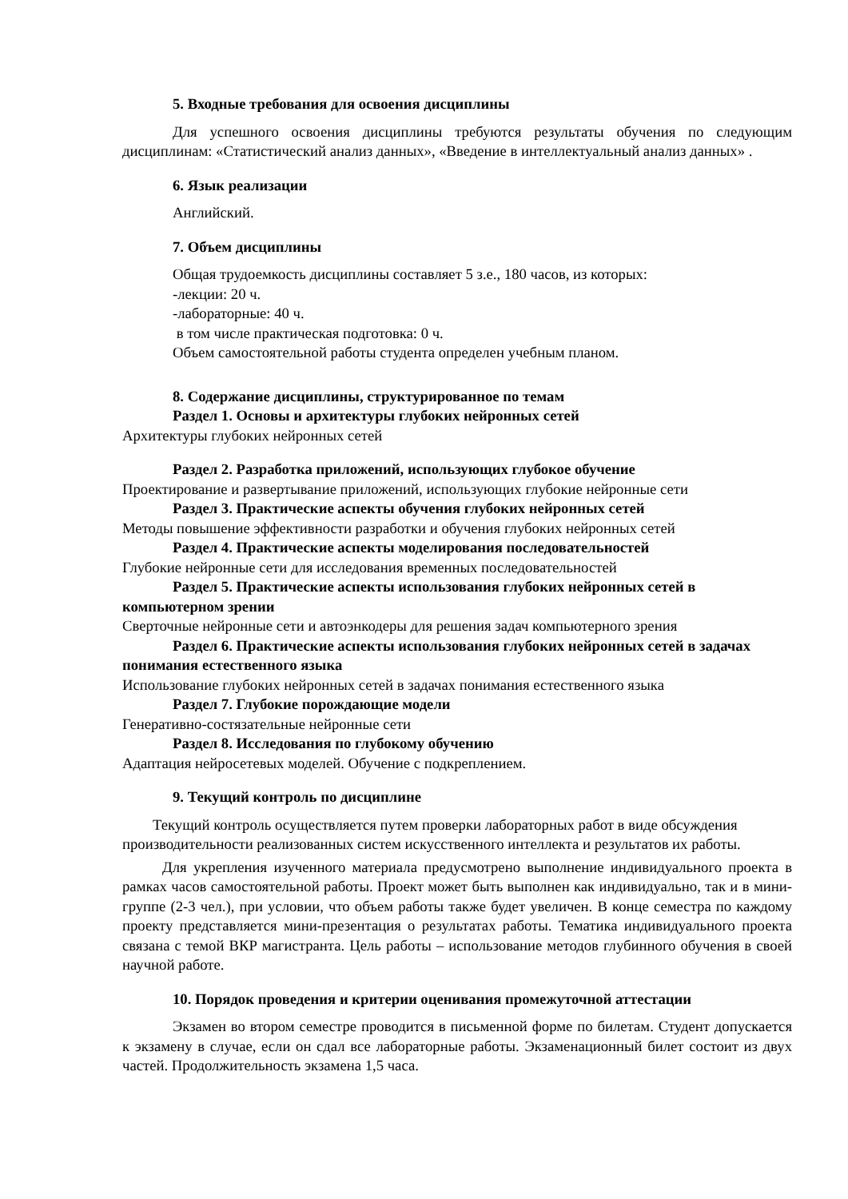5. Входные требования для освоения дисциплины
Для успешного освоения дисциплины требуются результаты обучения по следующим дисциплинам: «Статистический анализ данных», «Введение в интеллектуальный анализ данных» .
6. Язык реализации
Английский.
7. Объем дисциплины
Общая трудоемкость дисциплины составляет 5 з.е., 180 часов, из которых:
-лекции: 20 ч.
-лабораторные: 40 ч.
в том числе практическая подготовка: 0 ч.
Объем самостоятельной работы студента определен учебным планом.
8. Содержание дисциплины, структурированное по темам
Раздел 1. Основы и архитектуры глубоких нейронных сетей
Архитектуры глубоких нейронных сетей
Раздел 2. Разработка приложений, использующих глубокое обучение
Проектирование и развертывание приложений, использующих глубокие нейронные сети
Раздел 3. Практические аспекты обучения глубоких нейронных сетей
Методы повышение эффективности разработки и обучения глубоких нейронных сетей
Раздел 4. Практические аспекты моделирования последовательностей
Глубокие нейронные сети для исследования временных последовательностей
Раздел 5. Практические аспекты использования глубоких нейронных сетей в компьютерном зрении
Сверточные нейронные сети и автоэнкодеры для решения задач компьютерного зрения
Раздел 6. Практические аспекты использования глубоких нейронных сетей в задачах понимания естественного языка
Использование глубоких нейронных сетей в задачах понимания естественного языка
Раздел 7. Глубокие порождающие модели
Генеративно-состязательные нейронные сети
Раздел 8. Исследования по глубокому обучению
Адаптация нейросетевых моделей. Обучение с подкреплением.
9. Текущий контроль по дисциплине
Текущий контроль осуществляется путем проверки лабораторных работ в виде обсуждения производительности реализованных систем искусственного интеллекта и результатов их работы.
Для укрепления изученного материала предусмотрено выполнение индивидуального проекта в рамках часов самостоятельной работы. Проект может быть выполнен как индивидуально, так и в мини-группе (2-3 чел.), при условии, что объем работы также будет увеличен. В конце семестра по каждому проекту представляется мини-презентация о результатах работы. Тематика индивидуального проекта связана с темой ВКР магистранта. Цель работы – использование методов глубинного обучения в своей научной работе.
10. Порядок проведения и критерии оценивания промежуточной аттестации
Экзамен во втором семестре проводится в письменной форме по билетам. Студент допускается к экзамену в случае, если он сдал все лабораторные работы. Экзаменационный билет состоит из двух частей. Продолжительность экзамена 1,5 часа.